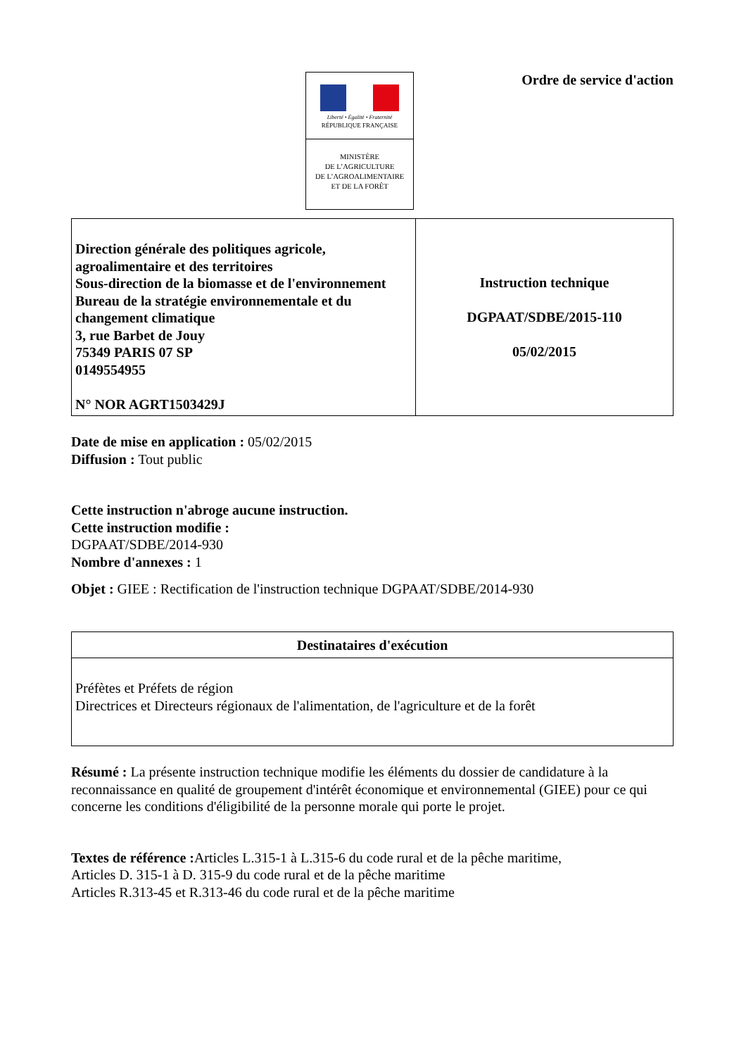Liberté • Égalité • Fraternité
RÉPUBLIQUE FRANÇAISE
MINISTÈRE
DE L’AGRICULTURE
DE L’AGROALIMENTAIRE
ET DE LA FORÊT
Ordre de service d'action
| Direction générale des politiques agricole, agroalimentaire et des territoires Sous-direction de la biomasse et de l'environnement Bureau de la stratégie environnementale et du changement climatique 3, rue Barbet de Jouy 75349 PARIS 07 SP 0149554955 N° NOR AGRT1503429J | Instruction technique DGPAAT/SDBE/2015-110 05/02/2015 |
Date de mise en application : 05/02/2015
Diffusion : Tout public
Cette instruction n'abroge aucune instruction.
Cette instruction modifie :
DGPAAT/SDBE/2014-930
Nombre d'annexes : 1
Objet : GIEE : Rectification de l'instruction technique DGPAAT/SDBE/2014-930
| Destinataires d'exécution |
| --- |
| Préfètes et Préfets de région Directrices et Directeurs régionaux de l'alimentation, de l'agriculture et de la forêt |
Résumé : La présente instruction technique modifie les éléments du dossier de candidature à la reconnaissance en qualité de groupement d'intérêt économique et environnemental (GIEE) pour ce qui concerne les conditions d'éligibilité de la personne morale qui porte le projet.
Textes de référence : Articles L.315-1 à L.315-6 du code rural et de la pêche maritime,
Articles D. 315-1 à D. 315-9 du code rural et de la pêche maritime
Articles R.313-45 et R.313-46 du code rural et de la pêche maritime